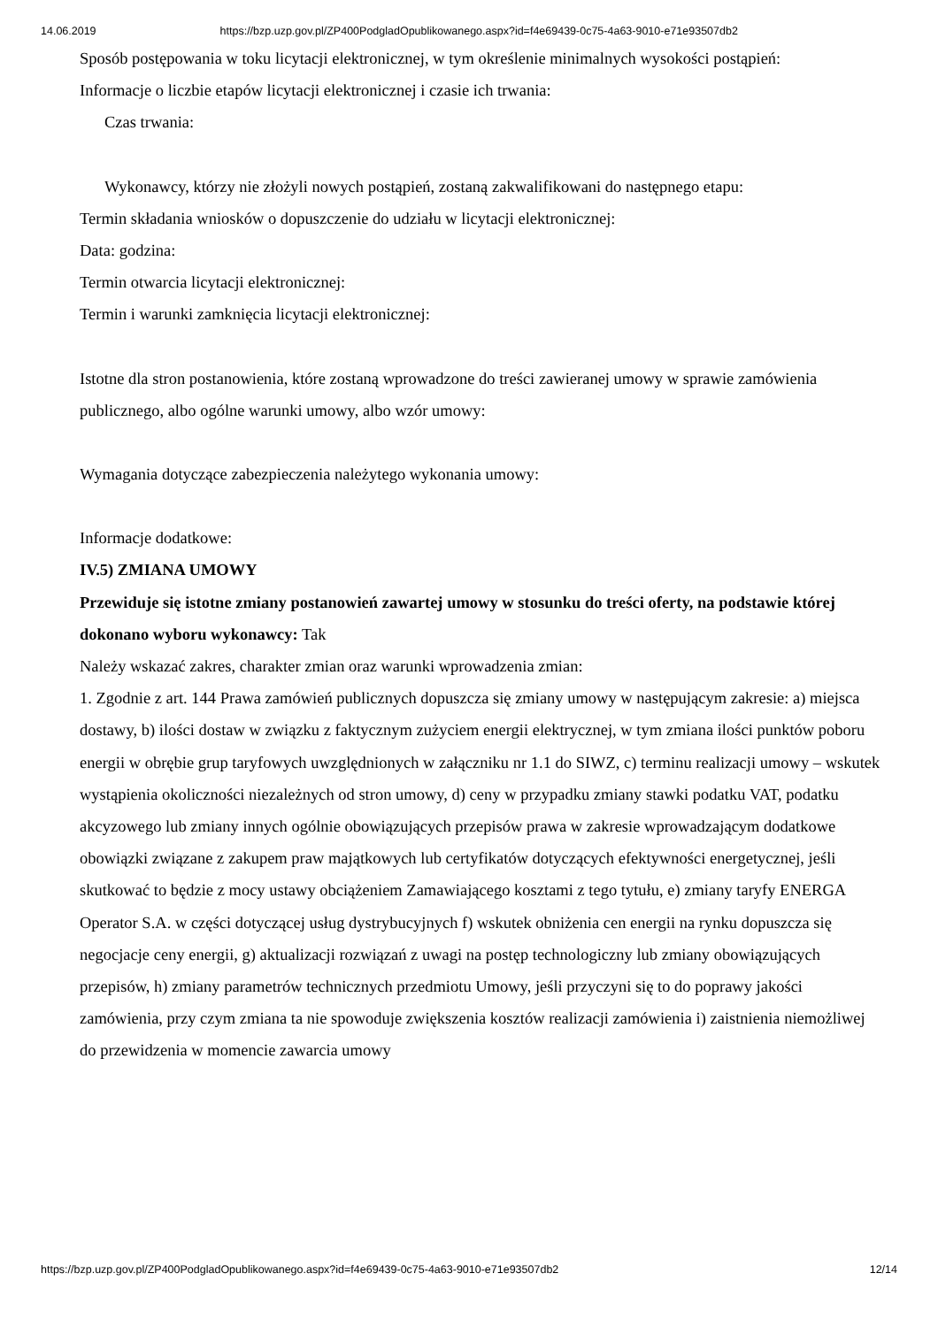14.06.2019 https://bzp.uzp.gov.pl/ZP400PodgladOpublikowanego.aspx?id=f4e69439-0c75-4a63-9010-e71e93507db2
Sposób postępowania w toku licytacji elektronicznej, w tym określenie minimalnych wysokości postąpień:
Informacje o liczbie etapów licytacji elektronicznej i czasie ich trwania:
Czas trwania:
Wykonawcy, którzy nie złożyli nowych postąpień, zostaną zakwalifikowani do następnego etapu:
Termin składania wniosków o dopuszczenie do udziału w licytacji elektronicznej:
Data: godzina:
Termin otwarcia licytacji elektronicznej:
Termin i warunki zamknięcia licytacji elektronicznej:
Istotne dla stron postanowienia, które zostaną wprowadzone do treści zawieranej umowy w sprawie zamówienia publicznego, albo ogólne warunki umowy, albo wzór umowy:
Wymagania dotyczące zabezpieczenia należytego wykonania umowy:
Informacje dodatkowe:
IV.5) ZMIANA UMOWY
Przewiduje się istotne zmiany postanowień zawartej umowy w stosunku do treści oferty, na podstawie której dokonano wyboru wykonawcy: Tak
Należy wskazać zakres, charakter zmian oraz warunki wprowadzenia zmian:
1. Zgodnie z art. 144 Prawa zamówień publicznych dopuszcza się zmiany umowy w następującym zakresie: a) miejsca dostawy, b) ilości dostaw w związku z faktycznym zużyciem energii elektrycznej, w tym zmiana ilości punktów poboru energii w obrębie grup taryfowych uwzględnionych w załączniku nr 1.1 do SIWZ, c) terminu realizacji umowy – wskutek wystąpienia okoliczności niezależnych od stron umowy, d) ceny w przypadku zmiany stawki podatku VAT, podatku akcyzowego lub zmiany innych ogólnie obowiązujących przepisów prawa w zakresie wprowadzającym dodatkowe obowiązki związane z zakupem praw majątkowych lub certyfikatów dotyczących efektywności energetycznej, jeśli skutkować to będzie z mocy ustawy obciążeniem Zamawiającego kosztami z tego tytułu, e) zmiany taryfy ENERGA Operator S.A. w części dotyczącej usług dystrybucyjnych f) wskutek obniżenia cen energii na rynku dopuszcza się negocjacje ceny energii, g) aktualizacji rozwiązań z uwagi na postęp technologiczny lub zmiany obowiązujących przepisów, h) zmiany parametrów technicznych przedmiotu Umowy, jeśli przyczyni się to do poprawy jakości zamówienia, przy czym zmiana ta nie spowoduje zwiększenia kosztów realizacji zamówienia i) zaistnienia niemożliwej do przewidzenia w momencie zawarcia umowy
https://bzp.uzp.gov.pl/ZP400PodgladOpublikowanego.aspx?id=f4e69439-0c75-4a63-9010-e71e93507db2 12/14